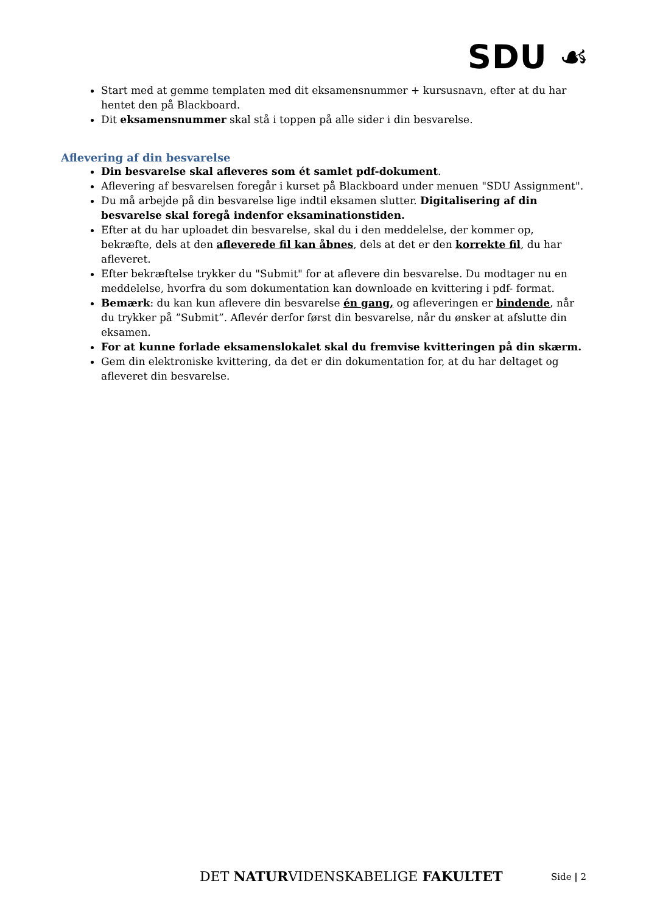SDU ☙
Start med at gemme templaten med dit eksamensnummer + kursusnavn, efter at du har hentet den på Blackboard.
Dit eksamensnummer skal stå i toppen på alle sider i din besvarelse.
Aflevering af din besvarelse
Din besvarelse skal afleveres som ét samlet pdf-dokument.
Aflevering af besvarelsen foregår i kurset på Blackboard under menuen "SDU Assignment".
Du må arbejde på din besvarelse lige indtil eksamen slutter. Digitalisering af din besvarelse skal foregå indenfor eksaminationstiden.
Efter at du har uploadet din besvarelse, skal du i den meddelelse, der kommer op, bekræfte, dels at den afleverede fil kan åbnes, dels at det er den korrekte fil, du har afleveret.
Efter bekræftelse trykker du "Submit" for at aflevere din besvarelse. Du modtager nu en meddelelse, hvorfra du som dokumentation kan downloade en kvittering i pdf- format.
Bemærk: du kan kun aflevere din besvarelse én gang, og afleveringen er bindende, når du trykker på ”Submit”. Aflevér derfor først din besvarelse, når du ønsker at afslutte din eksamen.
For at kunne forlade eksamenslokalet skal du fremvise kvitteringen på din skærm.
Gem din elektroniske kvittering, da det er din dokumentation for, at du har deltaget og afleveret din besvarelse.
DET NATURVIDENSKABELIGE FAKULTET Side | 2